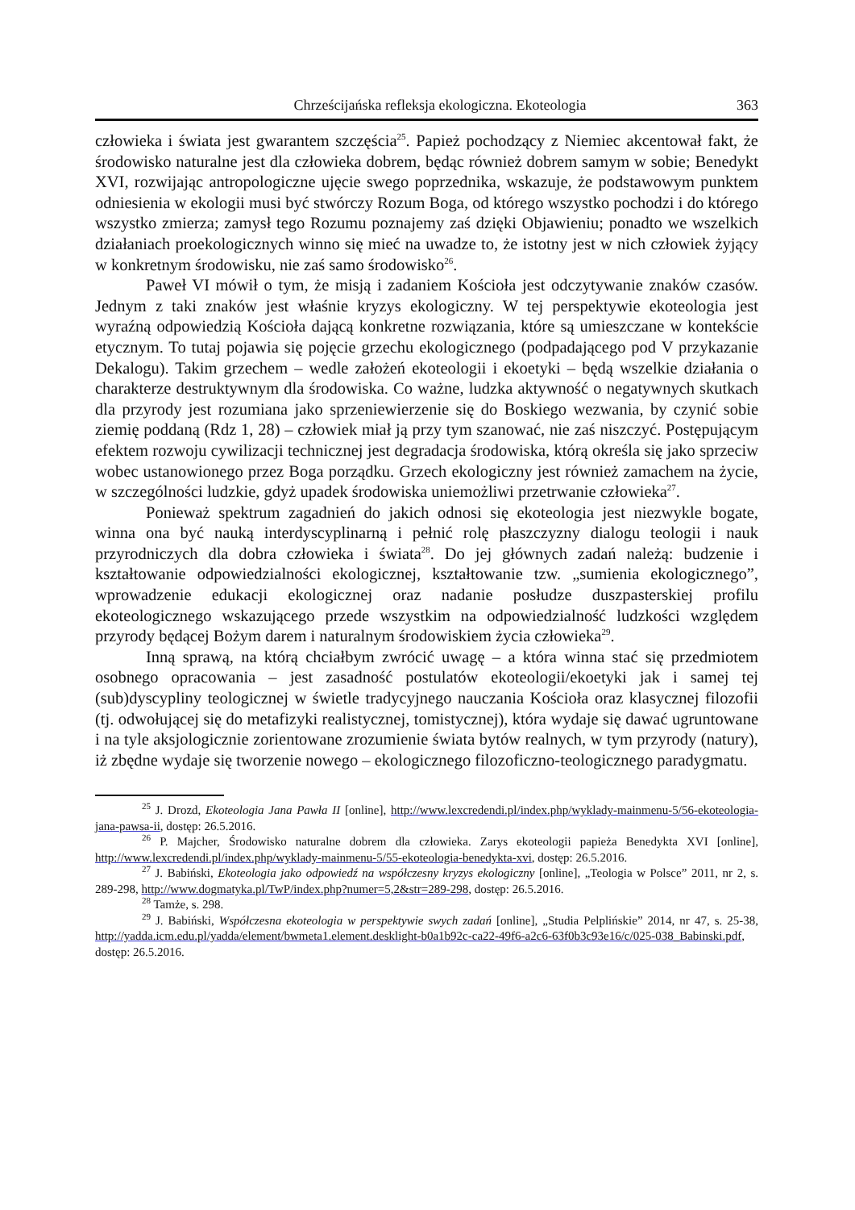Chrześcijańska refleksja ekologiczna. Ekoteologia 363
człowieka i świata jest gwarantem szczęścia<sup>25</sup>. Papież pochodzący z Niemiec akcentował fakt, że środowisko naturalne jest dla człowieka dobrem, będąc również dobrem samym w sobie; Benedykt XVI, rozwijając antropologiczne ujęcie swego poprzednika, wskazuje, że podstawowym punktem odniesienia w ekologii musi być stwórczy Rozum Boga, od którego wszystko pochodzi i do którego wszystko zmierza; zamysł tego Rozumu poznajemy zaś dzięki Objawieniu; ponadto we wszelkich działaniach proekologicznych winno się mieć na uwadze to, że istotny jest w nich człowiek żyjący w konkretnym środowisku, nie zaś samo środowisko<sup>26</sup>.
Paweł VI mówił o tym, że misją i zadaniem Kościoła jest odczytywanie znaków czasów. Jednym z taki znaków jest właśnie kryzys ekologiczny. W tej perspektywie ekoteologia jest wyraźną odpowiedzią Kościoła dającą konkretne rozwiązania, które są umieszczane w kontekście etycznym. To tutaj pojawia się pojęcie grzechu ekologicznego (podpadającego pod V przykazanie Dekalogu). Takim grzechem – wedle założeń ekoteologii i ekoetyki – będą wszelkie działania o charakterze destruktywnym dla środowiska. Co ważne, ludzka aktywność o negatywnych skutkach dla przyrody jest rozumiana jako sprzeniewierzenie się do Boskiego wezwania, by czynić sobie ziemię poddaną (Rdz 1, 28) – człowiek miał ją przy tym szanować, nie zaś niszczyć. Postępującym efektem rozwoju cywilizacji technicznej jest degradacja środowiska, którą określa się jako sprzeciw wobec ustanowionego przez Boga porządku. Grzech ekologiczny jest również zamachem na życie, w szczególności ludzkie, gdyż upadek środowiska uniemożliwi przetrwanie człowieka<sup>27</sup>.
Ponieważ spektrum zagadnień do jakich odnosi się ekoteologia jest niezwykle bogate, winna ona być nauką interdyscyplinarną i pełnić rolę płaszczyzny dialogu teologii i nauk przyrodniczych dla dobra człowieka i świata<sup>28</sup>. Do jej głównych zadań należą: budzenie i kształtowanie odpowiedzialności ekologicznej, kształtowanie tzw. „sumienia ekologicznego”, wprowadzenie edukacji ekologicznej oraz nadanie posłudze duszpasterskiej profilu ekoteologicznego wskazującego przede wszystkim na odpowiedzialność ludzkości względem przyrody będącej Bożym darem i naturalnym środowiskiem życia człowieka<sup>29</sup>.
Inną sprawą, na którą chciałbym zwrócić uwagę – a która winna stać się przedmiotem osobnego opracowania – jest zasadność postulatów ekoteologii/ekoetyki jak i samej tej (sub)dyscypliny teologicznej w świetle tradycyjnego nauczania Kościoła oraz klasycznej filozofii (tj. odwołującej się do metafizyki realistycznej, tomistycznej), która wydaje się dawać ugruntowane i na tyle aksjologicznie zorientowane zrozumienie świata bytów realnych, w tym przyrody (natury), iż zbędne wydaje się tworzenie nowego – ekologicznego filozoficzno-teologicznego paradygmatu.
<sup>25</sup> J. Drozd, Ekoteologia Jana Pawła II [online], http://www.lexcredendi.pl/index.php/wyklady-mainmenu-5/56-ekoteologia-jana-pawsa-ii, dostęp: 26.5.2016.
<sup>26</sup> P. Majcher, Środowisko naturalne dobrem dla człowieka. Zarys ekoteologii papieża Benedykta XVI [online], http://www.lexcredendi.pl/index.php/wyklady-mainmenu-5/55-ekoteologia-benedykta-xvi, dostęp: 26.5.2016.
<sup>27</sup> J. Babiński, Ekoteologia jako odpowiedź na współczesny kryzys ekologiczny [online], „Teologia w Polsce” 2011, nr 2, s. 289-298, http://www.dogmatyka.pl/TwP/index.php?numer=5,2&str=289-298, dostęp: 26.5.2016.
<sup>28</sup> Tamże, s. 298.
<sup>29</sup> J. Babiński, Współczesna ekoteologia w perspektywie swych zadań [online], „Studia Pelplińskie” 2014, nr 47, s. 25-38, http://yadda.icm.edu.pl/yadda/element/bwmeta1.element.desklight-b0a1b92c-ca22-49f6-a2c6-63f0b3c93e16/c/025-038_Babinski.pdf, dostęp: 26.5.2016.